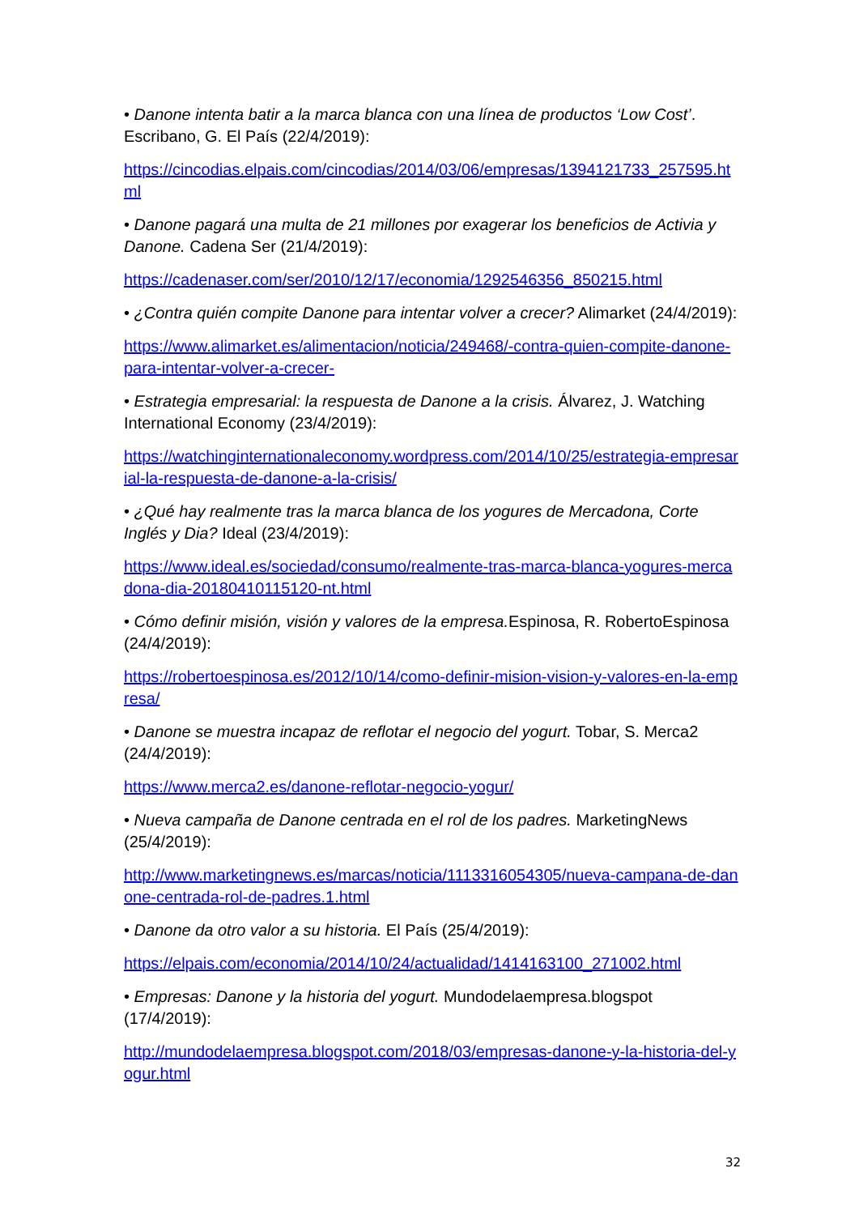• Danone intenta batir a la marca blanca con una línea de productos ‘Low Cost’. Escribano, G. El País (22/4/2019):
https://cincodias.elpais.com/cincodias/2014/03/06/empresas/1394121733_257595.html
• Danone pagará una multa de 21 millones por exagerar los beneficios de Activia y Danone. Cadena Ser (21/4/2019):
https://cadenaser.com/ser/2010/12/17/economia/1292546356_850215.html
• ¿Contra quién compite Danone para intentar volver a crecer? Alimarket (24/4/2019):
https://www.alimarket.es/alimentacion/noticia/249468/-contra-quien-compite-danone-para-intentar-volver-a-crecer-
• Estrategia empresarial: la respuesta de Danone a la crisis. Álvarez, J. Watching International Economy (23/4/2019):
https://watchinginternationaleconomy.wordpress.com/2014/10/25/estrategia-empresarial-la-respuesta-de-danone-a-la-crisis/
• ¿Qué hay realmente tras la marca blanca de los yogures de Mercadona, Corte Inglés y Dia? Ideal (23/4/2019):
https://www.ideal.es/sociedad/consumo/realmente-tras-marca-blanca-yogures-mercadona-dia-20180410115120-nt.html
• Cómo definir misión, visión y valores de la empresa. Espinosa, R. RobertoEspinosa (24/4/2019):
https://robertoespinosa.es/2012/10/14/como-definir-mision-vision-y-valores-en-la-empresa/
• Danone se muestra incapaz de reflotar el negocio del yogurt. Tobar, S. Merca2 (24/4/2019):
https://www.merca2.es/danone-reflotar-negocio-yogur/
• Nueva campaña de Danone centrada en el rol de los padres. MarketingNews (25/4/2019):
http://www.marketingnews.es/marcas/noticia/1113316054305/nueva-campana-de-danone-centrada-rol-de-padres.1.html
• Danone da otro valor a su historia. El País (25/4/2019):
https://elpais.com/economia/2014/10/24/actualidad/1414163100_271002.html
• Empresas: Danone y la historia del yogurt. Mundodelaempresa.blogspot (17/4/2019):
http://mundodelaempresa.blogspot.com/2018/03/empresas-danone-y-la-historia-del-yogur.html
32